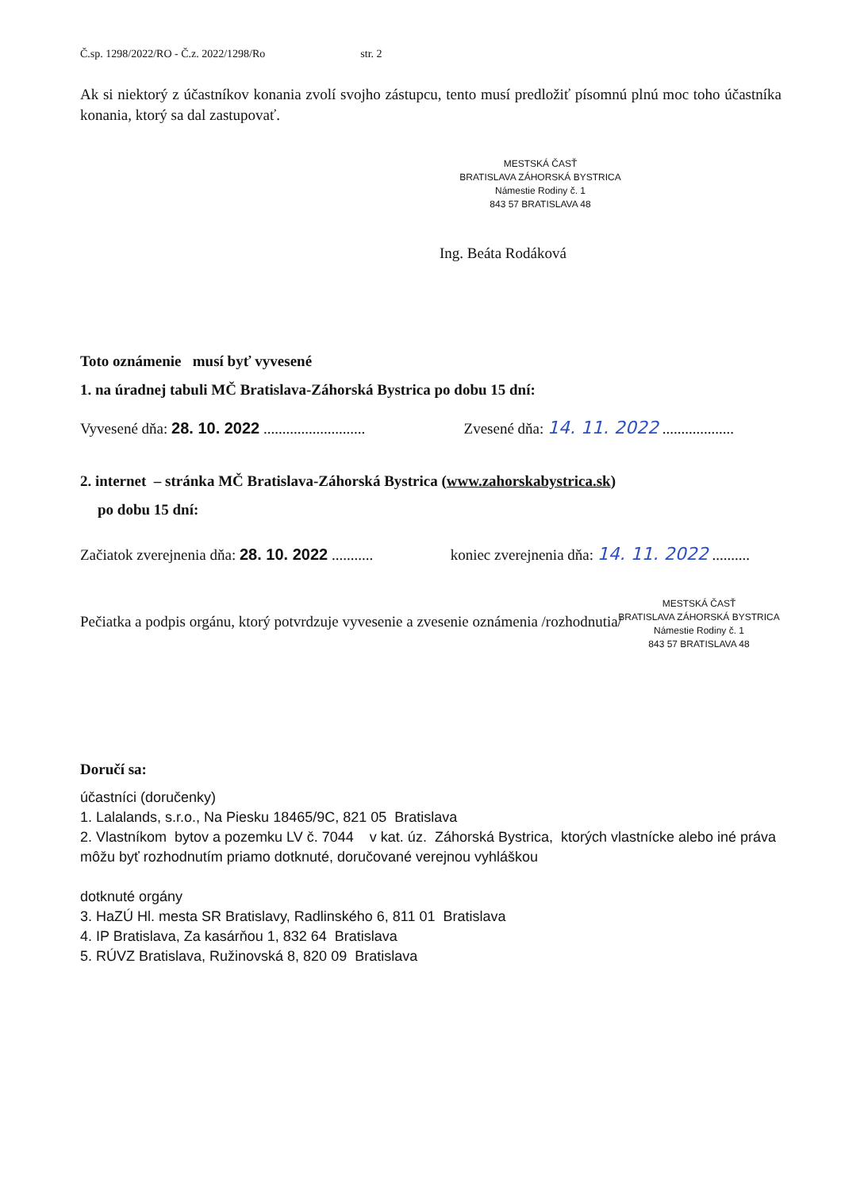Č.sp. 1298/2022/RO - Č.z. 2022/1298/Ro str. 2
Ak si niektorý z účastníkov konania zvolí svojho zástupcu, tento musí predložiť písomnú plnú moc toho účastníka konania, ktorý sa dal zastupovať.
MESTSKÁ ČASŤ
BRATISLAVA ZÁHORSKÁ BYSTRICA
Námestie Rodiny č. 1
843 57 BRATISLAVA 48
Ing. Beáta Rodáková
Toto oznámenie musí byť vyvesené
1. na úradnej tabuli MČ Bratislava-Záhorská Bystrica po dobu 15 dní:
Vyvesené dňa: 28. 10. 2022 ...........................
Zvesené dňa: 14. 11. 2022 ...................
2. internet – stránka MČ Bratislava-Záhorská Bystrica (www.zahorskabystrica.sk)
po dobu 15 dní:
Začiatok zverejnenia dňa: 28. 10. 2022 ...........
koniec zverejnenia dňa: 14. 11. 2022 ..........
MESTSKÁ ČASŤ
BRATISLAVA ZÁHORSKÁ BYSTRICA
Námestie Rodiny č. 1
843 57 BRATISLAVA 48
Pečiatka a podpis orgánu, ktorý potvrdzuje vyvesenie a zvesenie oznámenia /rozhodnutia/
Doručí sa:
účastníci (doručenky)
1. Lalalands, s.r.o., Na Piesku 18465/9C, 821 05 Bratislava
2. Vlastníkom bytov a pozemku LV č. 7044 v kat. úz. Záhorská Bystrica, ktorých vlastnícke alebo iné práva môžu byť rozhodnutím priamo dotknuté, doručované verejnou vyhláškou
dotknuté orgány
3. HaZÚ Hl. mesta SR Bratislavy, Radlinského 6, 811 01 Bratislava
4. IP Bratislava, Za kasárňou 1, 832 64 Bratislava
5. RÚVZ Bratislava, Ružinovská 8, 820 09 Bratislava